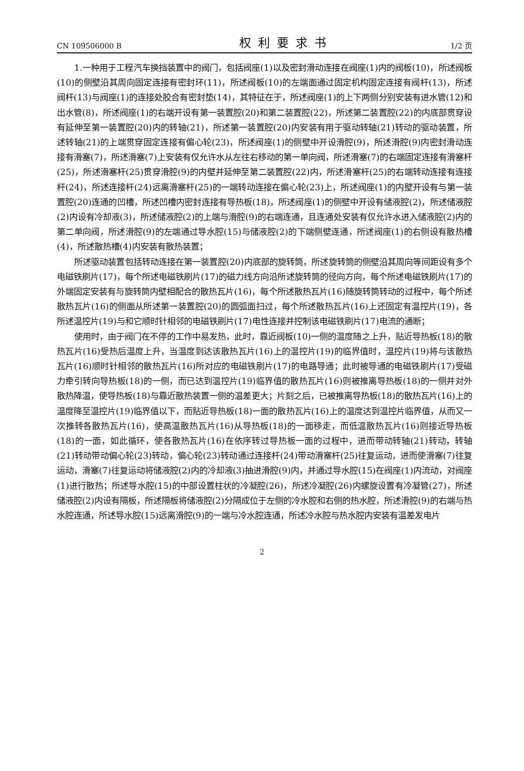CN 109506000 B 权利要求书 1/2 页
1.一种用于工程汽车换挡装置中的阀门，包括阀座(1)以及密封滑动连接在阀座(1)内的阀板(10)，所述阀板(10)的侧壁沿其周向固定连接有密封环(11)，所述阀板(10)的左端面通过固定机构固定连接有阀杆(13)，所述阀杆(13)与阀座(1)的连接处胶合有密封垫(14)，其特征在于，所述阀座(1)的上下两侧分别安装有进水管(12)和出水管(8)，所述阀座(1)的右端开设有第一装置腔(20)和第二装置腔(22)，所述第二装置腔(22)的内底部贯穿设有延伸至第一装置腔(20)内的转轴(21)，所述第一装置腔(20)内安装有用于驱动转轴(21)转动的驱动装置，所述转轴(21)的上端贯穿固定连接有偏心轮(23)，所述阀座(1)的侧壁中开设滑腔(9)，所述滑腔(9)内密封滑动连接有滑塞(7)，所述滑塞(7)上安装有仅允许水从左往右移动的第一单向阀，所述滑塞(7)的右端固定连接有滑塞杆(25)，所述滑塞杆(25)贯穿滑腔(9)的内壁并延伸至第二装置腔(22)内，所述滑塞杆(25)的右端转动连接有连接杆(24)，所述连接杆(24)远离滑塞杆(25)的一端转动连接在偏心轮(23)上，所述阀座(1)的内壁开设有与第一装置腔(20)连通的凹槽，所述凹槽内密封连接有导热板(18)，所述阀座(1)的侧壁中开设有储液腔(2)，所述储液腔(2)内设有冷却液(3)，所述储液腔(2)的上端与滑腔(9)的右端连通，且连通处安装有仅允许水进入储液腔(2)内的第二单向阀，所述滑腔(9)的左端通过导水腔(15)与储液腔(2)的下端侧壁连通，所述阀座(1)的右侧设有散热槽(4)，所述散热槽(4)内安装有散热装置；
所述驱动装置包括转动连接在第一装置腔(20)内底部的旋转筒，所述旋转筒的侧壁沿其周向等间距设有多个电磁铁刷片(17)，每个所述电磁铁刷片(17)的磁力线方向沿所述旋转筒的径向方向，每个所述电磁铁刷片(17)的外端固定安装有与旋转筒内壁相配合的散热瓦片(16)，每个所述散热瓦片(16)随旋转筒转动的过程中，每个所述散热瓦片(16)的侧面从所述第一装置腔(20)的圆弧面扫过，每个所述散热瓦片(16)上还固定有温控片(19)，各所述温控片(19)与和它顺时针相邻的电磁铁刷片(17)电性连接并控制该电磁铁刷片(17)电流的通断；
使用时，由于阀门在不停的工作中易发热，此时，靠近阀板(10)一侧的温度随之上升，贴近导热板(18)的散热瓦片(16)受热后温度上升，当温度到达该散热瓦片(16)上的温控片(19)的临界值时，温控片(19)将与该散热瓦片(16)顺时针相邻的散热瓦片(16)所对应的电磁铁刷片(17)的电路导通；此时被导通的电磁铁刷片(17)受磁力牵引转向导热板(18)的一侧，而已达到温控片(19)临界值的散热瓦片(16)则被推离导热板(18)的一侧并对外散热降温，使导热板(18)与靠近散热装置一侧的温差更大；片刻之后，已被推离导热板(18)的散热瓦片(16)上的温度降至温控片(19)临界值以下，而贴近导热板(18)一面的散热瓦片(16)上的温度达到温控片临界值，从而又一次推转各散热瓦片(16)，使高温散热瓦片(16)从导热板(18)的一面移走，而低温散热瓦片(16)则接近导热板(18)的一面，如此循环，使各散热瓦片(16)在依序转过导热板一面的过程中，进而带动转轴(21)转动，转轴(21)转动带动偏心轮(23)转动，偏心轮(23)转动通过连接杆(24)带动滑塞杆(25)往复运动，进而使滑塞(7)往复运动，滑塞(7)往复运动将储液腔(2)内的冷却液(3)抽进滑腔(9)内，并通过导水腔(15)在阀座(1)内流动，对阀座(1)进行散热；所述导水腔(15)的中部设置柱状的冷凝腔(26)，所述冷凝腔(26)内螺旋设置有冷凝管(27)，所述储液腔(2)内设有隔板，所述隔板将储液腔(2)分隔成位于左侧的冷水腔和右侧的热水腔，所述滑腔(9)的右端与热水腔连通，所述导水腔(15)远离滑腔(9)的一端与冷水腔连通，所述冷水腔与热水腔内安装有温差发电片
2